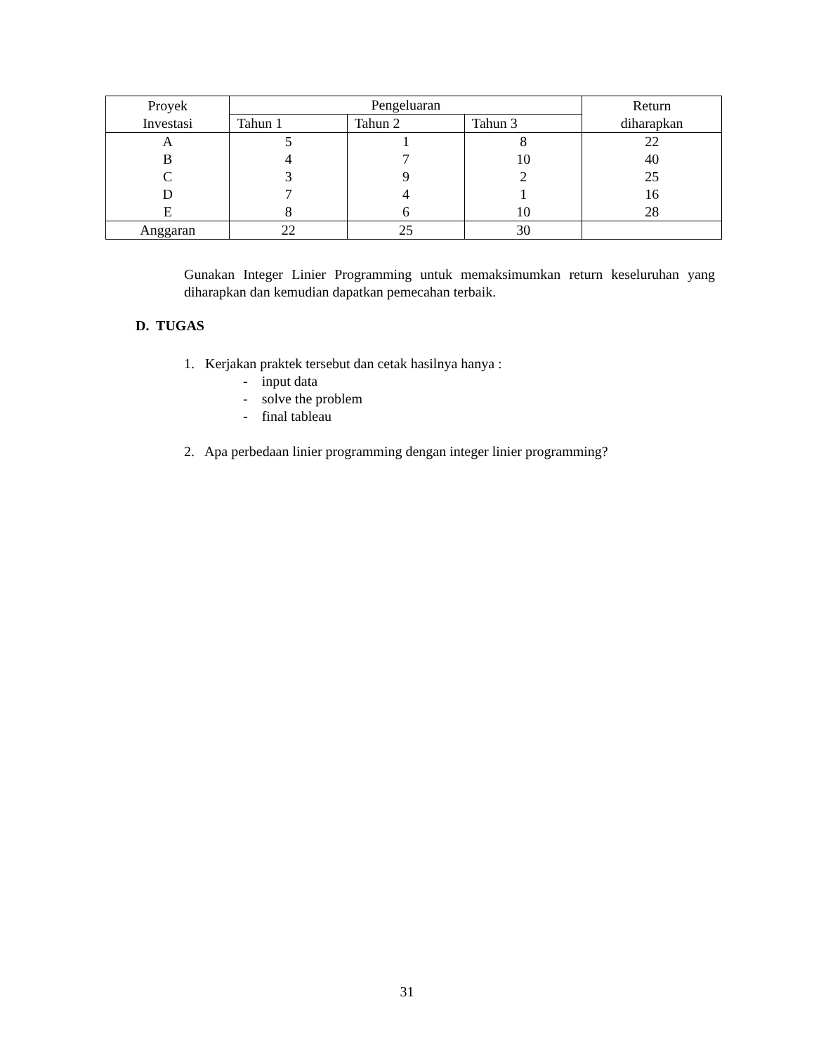| Proyek Investasi | Pengeluaran | | | Return diharapkan |
| --- | --- | --- | --- | --- |
| | Tahun 1 | Tahun 2 | Tahun 3 | |
| A B C D E | 5 4 3 7 8 | 1 7 9 4 6 | 8 10 2 1 10 | 22 40 25 16 28 |
| Anggaran | 22 | 25 | 30 | |
Gunakan Integer Linier Programming untuk memaksimumkan return keseluruhan yang diharapkan dan kemudian dapatkan pemecahan terbaik.
D. TUGAS
1. Kerjakan praktek tersebut dan cetak hasilnya hanya :
- input data
- solve the problem
- final tableau
2. Apa perbedaan linier programming dengan integer linier programming?
31